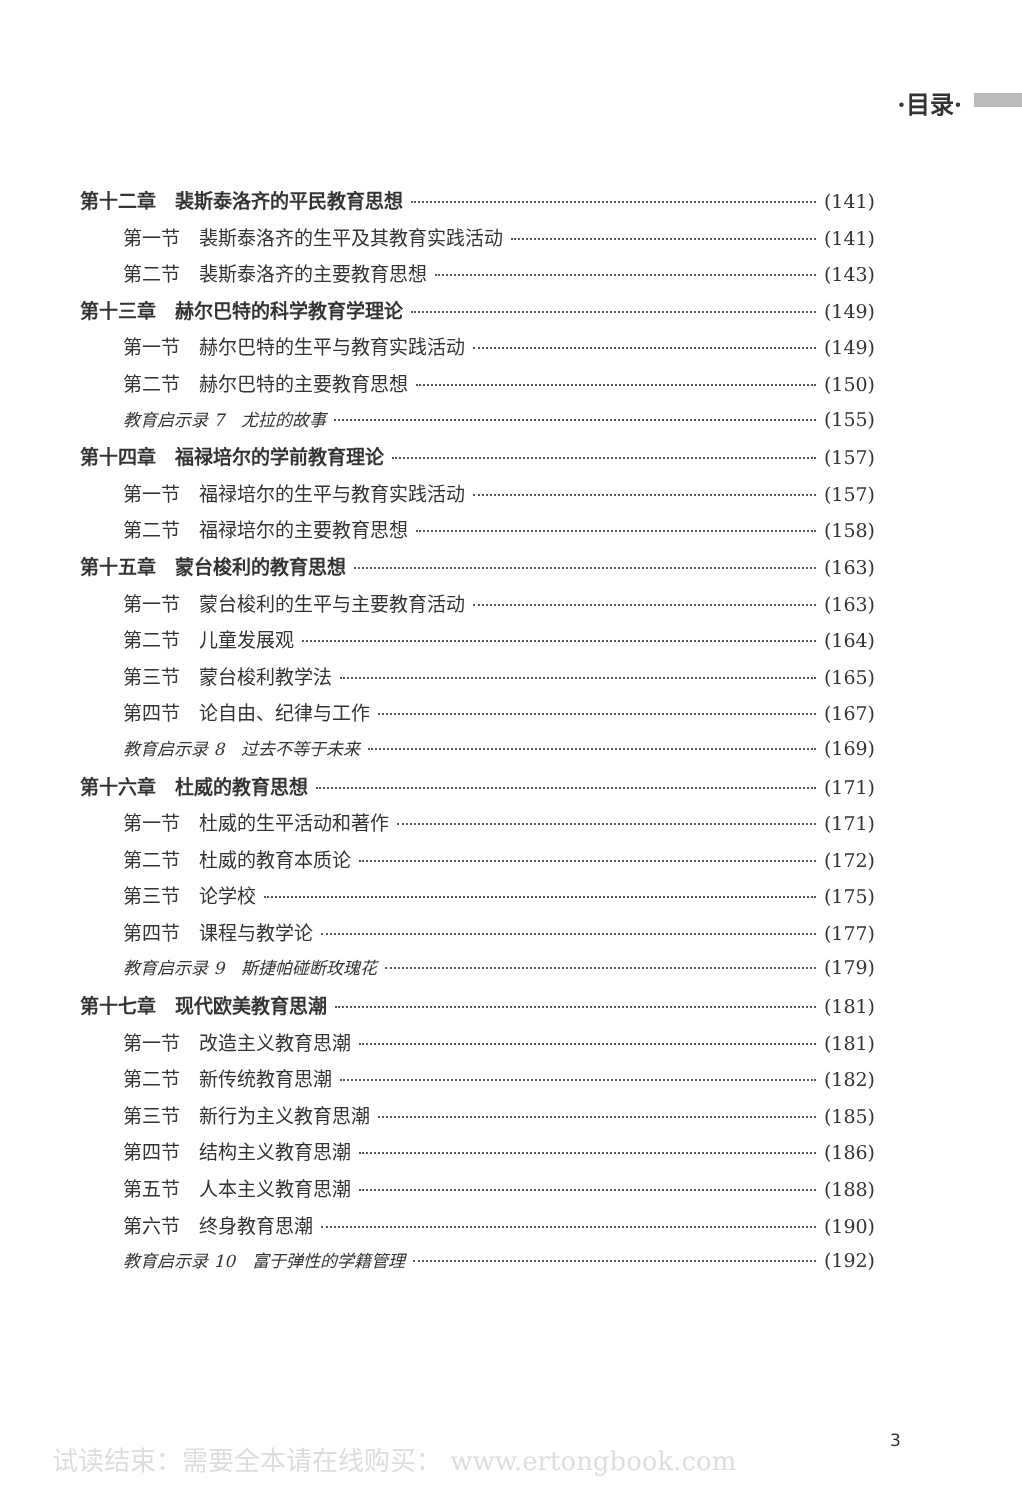·目录·
第十二章　裴斯泰洛齐的平民教育思想 (141)
第一节　裴斯泰洛齐的生平及其教育实践活动 (141)
第二节　裴斯泰洛齐的主要教育思想 (143)
第十三章　赫尔巴特的科学教育学理论 (149)
第一节　赫尔巴特的生平与教育实践活动 (149)
第二节　赫尔巴特的主要教育思想 (150)
教育启示录 7　尤拉的故事 (155)
第十四章　福禄培尔的学前教育理论 (157)
第一节　福禄培尔的生平与教育实践活动 (157)
第二节　福禄培尔的主要教育思想 (158)
第十五章　蒙台梭利的教育思想 (163)
第一节　蒙台梭利的生平与主要教育活动 (163)
第二节　儿童发展观 (164)
第三节　蒙台梭利教学法 (165)
第四节　论自由、纪律与工作 (167)
教育启示录 8　过去不等于未来 (169)
第十六章　杜威的教育思想 (171)
第一节　杜威的生平活动和著作 (171)
第二节　杜威的教育本质论 (172)
第三节　论学校 (175)
第四节　课程与教学论 (177)
教育启示录 9　斯捷帕碰断玫瑰花 (179)
第十七章　现代欧美教育思潮 (181)
第一节　改造主义教育思潮 (181)
第二节　新传统教育思潮 (182)
第三节　新行为主义教育思潮 (185)
第四节　结构主义教育思潮 (186)
第五节　人本主义教育思潮 (188)
第六节　终身教育思潮 (190)
教育启示录 10　富于弹性的学籍管理 (192)
3
试读结束：需要全本请在线购买： www.ertongbook.com